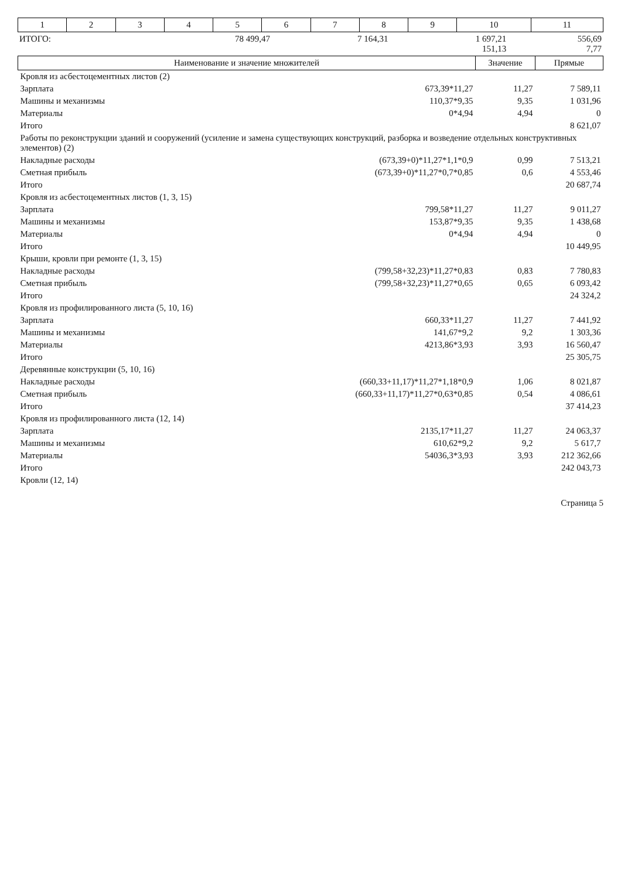| 1 | 2 | 3 | 4 | 5 | 6 | 7 | 8 | 9 | 10 | 11 |
| ИТОГО: | 78 499,47 | 7 164,31 | 1 697,21 151,13 | 556,69 7,77 |
| Наименование и значение множителей | | Значение | Прямые |
| --- | --- | --- | --- |
| Кровля из асбестоцементных листов (2) | | | |
| Зарплата | 673,39*11,27 | 11,27 | 7 589,11 |
| Машины и механизмы | 110,37*9,35 | 9,35 | 1 031,96 |
| Материалы | 0*4,94 | 4,94 | 0 |
| Итого | | | 8 621,07 |
| Работы по реконструкции зданий и сооружений (усиление и замена существующих конструкций, разборка и возведение отдельных конструктивных элементов) (2) | | | |
| Накладные расходы | (673,39+0)*11,27*1,1*0,9 | 0,99 | 7 513,21 |
| Сметная прибыль | (673,39+0)*11,27*0,7*0,85 | 0,6 | 4 553,46 |
| Итого | | | 20 687,74 |
| Кровля из асбестоцементных листов (1, 3, 15) | | | |
| Зарплата | 799,58*11,27 | 11,27 | 9 011,27 |
| Машины и механизмы | 153,87*9,35 | 9,35 | 1 438,68 |
| Материалы | 0*4,94 | 4,94 | 0 |
| Итого | | | 10 449,95 |
| Крыши, кровли при ремонте (1, 3, 15) | | | |
| Накладные расходы | (799,58+32,23)*11,27*0,83 | 0,83 | 7 780,83 |
| Сметная прибыль | (799,58+32,23)*11,27*0,65 | 0,65 | 6 093,42 |
| Итого | | | 24 324,2 |
| Кровля из профилированного листа (5, 10, 16) | | | |
| Зарплата | 660,33*11,27 | 11,27 | 7 441,92 |
| Машины и механизмы | 141,67*9,2 | 9,2 | 1 303,36 |
| Материалы | 4213,86*3,93 | 3,93 | 16 560,47 |
| Итого | | | 25 305,75 |
| Деревянные конструкции (5, 10, 16) | | | |
| Накладные расходы | (660,33+11,17)*11,27*1,18*0,9 | 1,06 | 8 021,87 |
| Сметная прибыль | (660,33+11,17)*11,27*0,63*0,85 | 0,54 | 4 086,61 |
| Итого | | | 37 414,23 |
| Кровля из профилированного листа (12, 14) | | | |
| Зарплата | 2135,17*11,27 | 11,27 | 24 063,37 |
| Машины и механизмы | 610,62*9,2 | 9,2 | 5 617,7 |
| Материалы | 54036,3*3,93 | 3,93 | 212 362,66 |
| Итого | | | 242 043,73 |
| Кровли (12, 14) | | | |
Страница 5